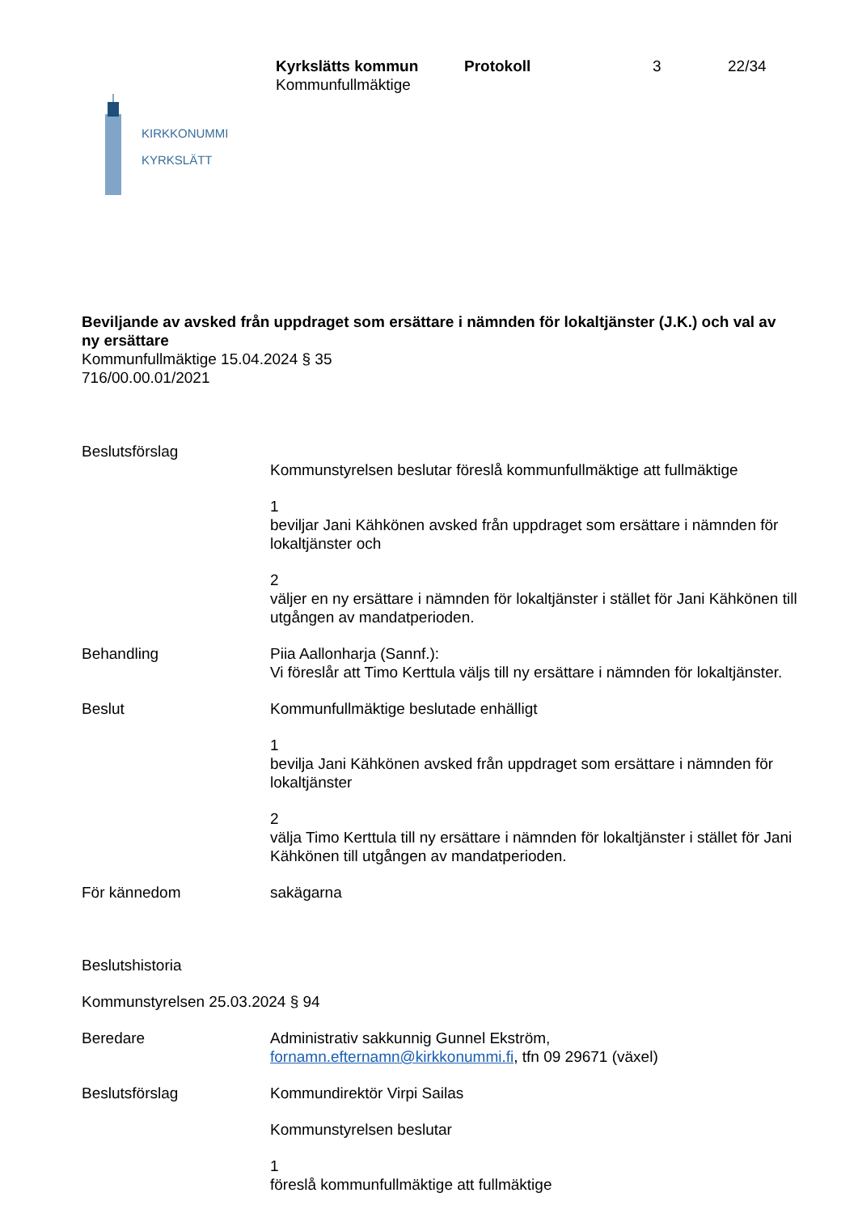Kyrkslätts kommun
Kommunfullmäktige
Protokoll 3 22/34
KIRKKONUMMI
KYRKSLÄTT
Beviljande av avsked från uppdraget som ersättare i nämnden för lokaltjänster (J.K.) och val av ny ersättare
Kommunfullmäktige 15.04.2024 § 35
716/00.00.01/2021
Beslutsförslag
Kommunstyrelsen beslutar föreslå kommunfullmäktige att fullmäktige
1
beviljar Jani Kähkönen avsked från uppdraget som ersättare i nämnden för lokaltjänster och
2
väljer en ny ersättare i nämnden för lokaltjänster i stället för Jani Kähkönen till utgången av mandatperioden.
Behandling Piia Aallonharja (Sannf.):
Vi föreslår att Timo Kerttula väljs till ny ersättare i nämnden för lokaltjänster.
Beslut Kommunfullmäktige beslutade enhälligt
1
bevilja Jani Kähkönen avsked från uppdraget som ersättare i nämnden för lokaltjänster
2
välja Timo Kerttula till ny ersättare i nämnden för lokaltjänster i stället för Jani Kähkönen till utgången av mandatperioden.
För kännedom sakägarna
Beslutshistoria
Kommunstyrelsen 25.03.2024 § 94
Beredare Administrativ sakkunnig Gunnel Ekström,
fornamn.efternamn@kirkkonummi.fi, tfn 09 29671 (växel)
Beslutsförslag Kommundirektör Virpi Sailas
Kommunstyrelsen beslutar
1
föreslå kommunfullmäktige att fullmäktige